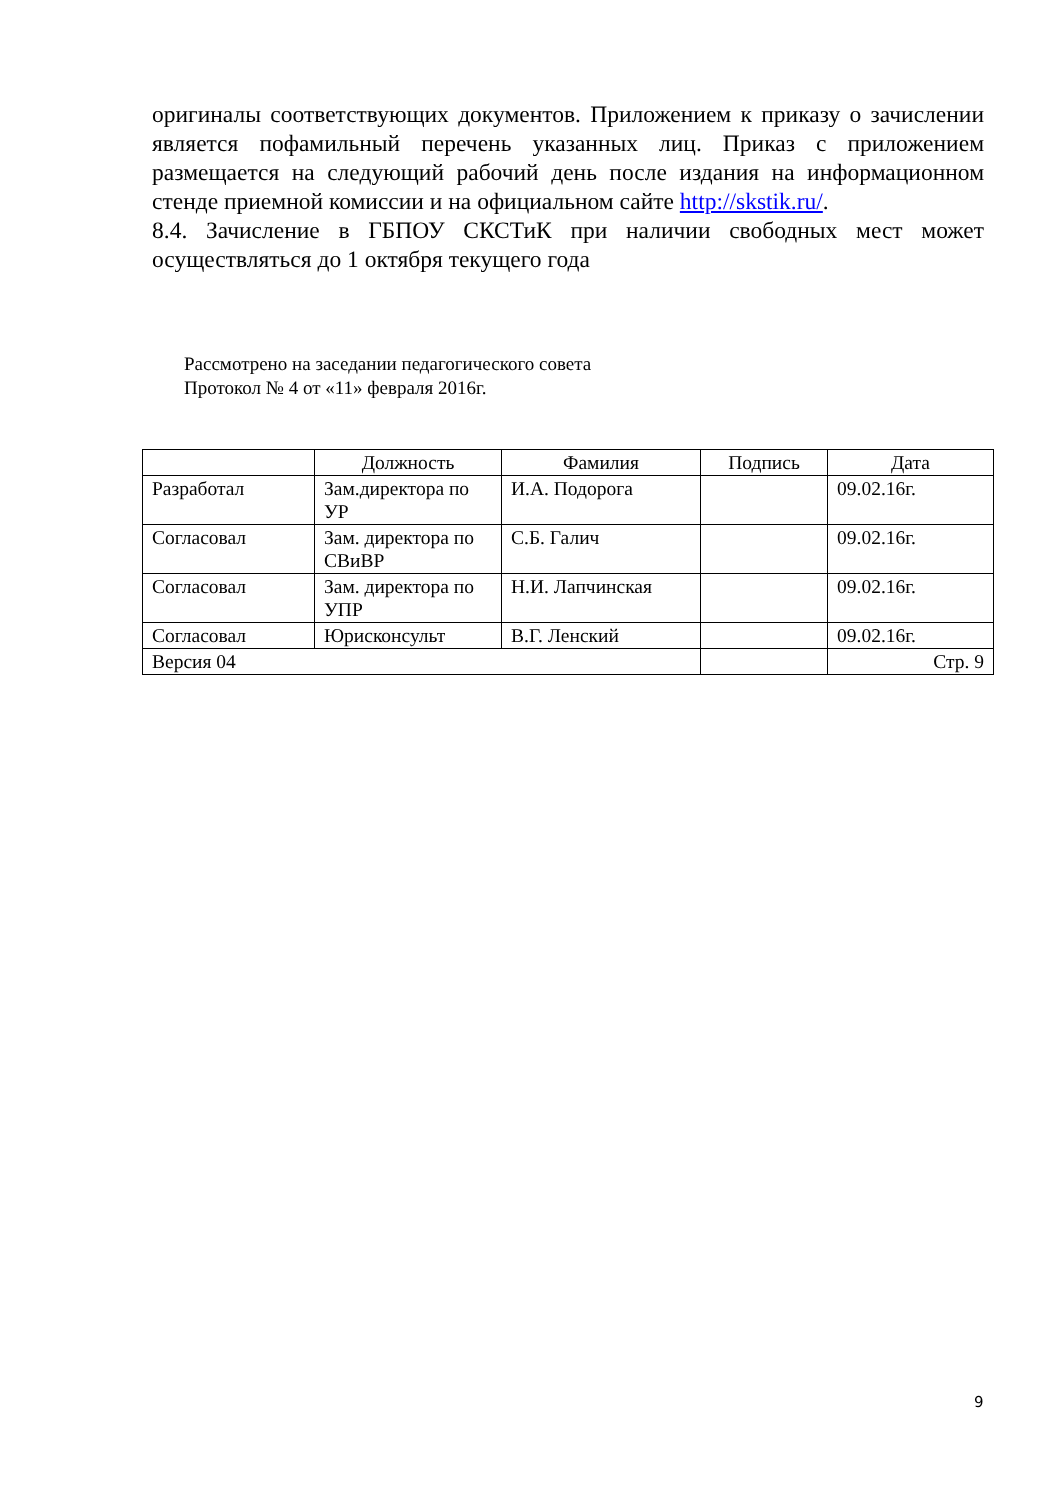оригиналы соответствующих документов. Приложением к приказу о зачислении является пофамильный перечень указанных лиц. Приказ с приложением размещается на следующий рабочий день после издания на информационном стенде приемной комиссии и на официальном сайте http://skstik.ru/.
8.4. Зачисление в ГБПОУ СКСТиК при наличии свободных мест может осуществляться до 1 октября текущего года
Рассмотрено на заседании педагогического совета
Протокол № 4 от «11» февраля 2016г.
| | Должность | Фамилия | Подпись | Дата |
| --- | --- | --- | --- | --- |
| Разработал | Зам.директора по УР | И.А. Подорога | | 09.02.16г. |
| Согласовал | Зам. директора по СВиВР | С.Б. Галич | | 09.02.16г. |
| Согласовал | Зам. директора по УПР | Н.И. Лапчинская | | 09.02.16г. |
| Согласовал | Юрисконсульт | В.Г. Ленский | | 09.02.16г. |
| Версия 04 | | | | Стр. 9 |
9